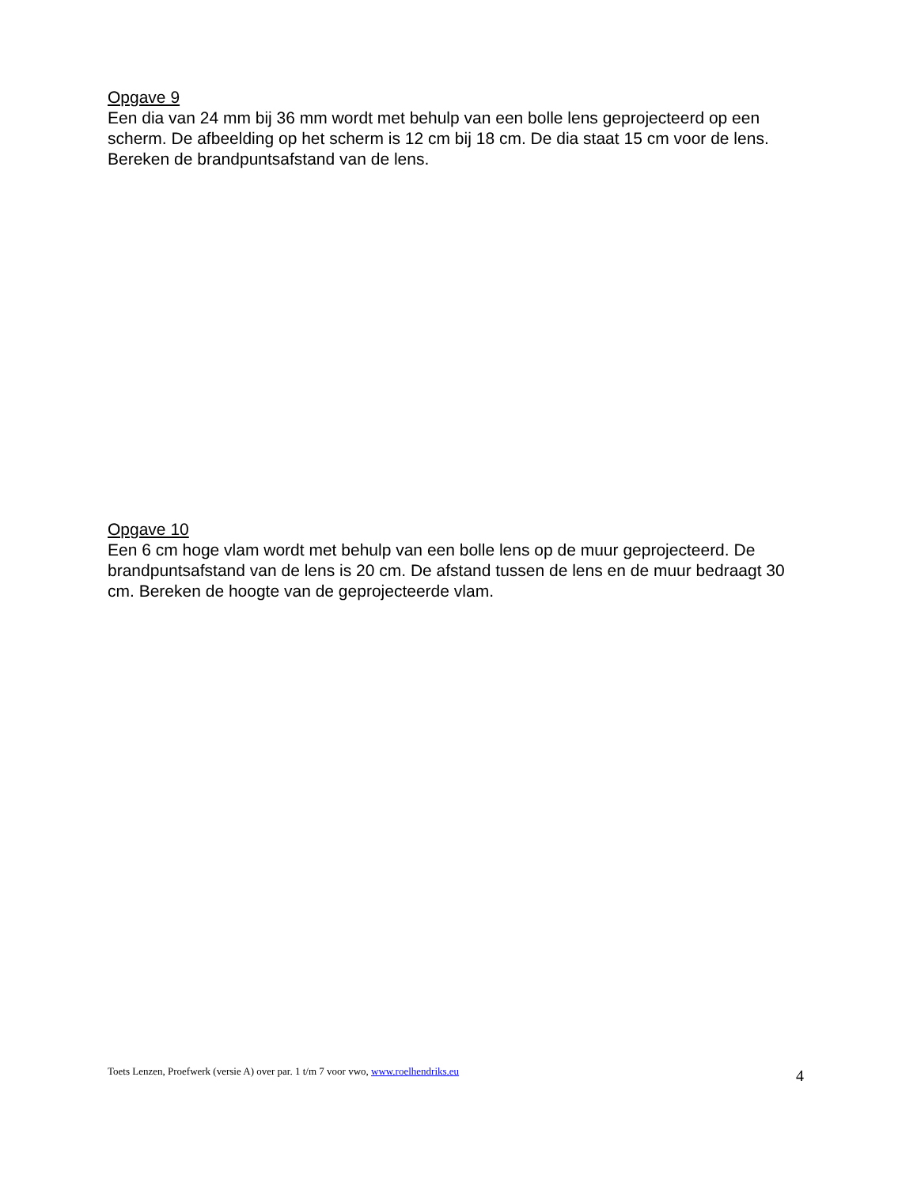Opgave 9
Een dia van 24 mm bij 36 mm wordt met behulp van een bolle lens geprojecteerd op een scherm. De afbeelding op het scherm is 12 cm bij 18 cm. De dia staat 15 cm voor de lens. Bereken de brandpuntsafstand van de lens.
Opgave 10
Een 6 cm hoge vlam wordt met behulp van een bolle lens op de muur geprojecteerd. De brandpuntsafstand van de lens is 20 cm. De afstand tussen de lens en de muur bedraagt 30 cm. Bereken de hoogte van de geprojecteerde vlam.
Toets Lenzen, Proefwerk (versie A) over par. 1 t/m 7 voor vwo, www.roelhendriks.eu 4